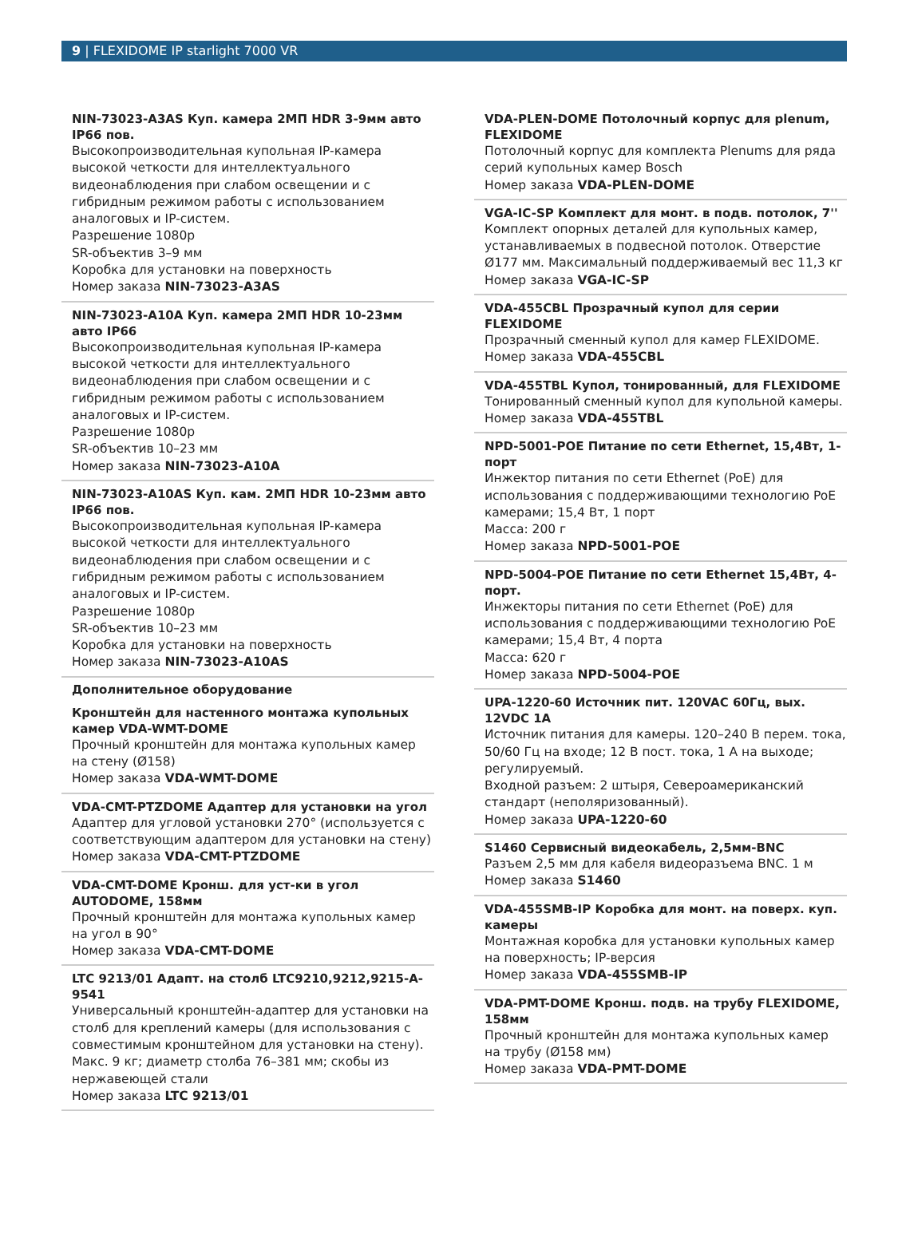9 | FLEXIDOME IP starlight 7000 VR
NIN-73023-A3AS Куп. камера 2МП HDR 3-9мм авто IP66 пов.
Высокопроизводительная купольная IP-камера высокой четкости для интеллектуального видеонаблюдения при слабом освещении и с гибридным режимом работы с использованием аналоговых и IP-систем.
Разрешение 1080p
SR-объектив 3–9 мм
Коробка для установки на поверхность
Номер заказа NIN-73023-A3AS
NIN-73023-A10A Куп. камера 2МП HDR 10-23мм авто IP66
Высокопроизводительная купольная IP-камера высокой четкости для интеллектуального видеонаблюдения при слабом освещении и с гибридным режимом работы с использованием аналоговых и IP-систем.
Разрешение 1080p
SR-объектив 10–23 мм
Номер заказа NIN-73023-A10A
NIN-73023-A10AS Куп. кам. 2МП HDR 10-23мм авто IP66 пов.
Высокопроизводительная купольная IP-камера высокой четкости для интеллектуального видеонаблюдения при слабом освещении и с гибридным режимом работы с использованием аналоговых и IP-систем.
Разрешение 1080p
SR-объектив 10–23 мм
Коробка для установки на поверхность
Номер заказа NIN-73023-A10AS
Дополнительное оборудование
Кронштейн для настенного монтажа купольных камер VDA-WMT-DOME
Прочный кронштейн для монтажа купольных камер на стену (Ø158)
Номер заказа VDA-WMT-DOME
VDA-CMT-PTZDOME Адаптер для установки на угол
Адаптер для угловой установки 270° (используется с соответствующим адаптером для установки на стену)
Номер заказа VDA-CMT-PTZDOME
VDA-CMT-DOME Кронш. для уст-ки в угол AUTODOME, 158мм
Прочный кронштейн для монтажа купольных камер на угол в 90°
Номер заказа VDA-CMT-DOME
LTC 9213/01 Адапт. на столб LTC9210,9212,9215-A-9541
Универсальный кронштейн-адаптер для установки на столб для креплений камеры (для использования с совместимым кронштейном для установки на стену). Макс. 9 кг; диаметр столба 76–381 мм; скобы из нержавеющей стали
Номер заказа LTC 9213/01
VDA-PLEN-DOME Потолочный корпус для plenum, FLEXIDOME
Потолочный корпус для комплекта Plenums для ряда серий купольных камер Bosch
Номер заказа VDA-PLEN-DOME
VGA-IC-SP Комплект для монт. в подв. потолок, 7''
Комплект опорных деталей для купольных камер, устанавливаемых в подвесной потолок. Отверстие Ø177 мм. Максимальный поддерживаемый вес 11,3 кг
Номер заказа VGA-IC-SP
VDA-455CBL Прозрачный купол для серии FLEXIDOME
Прозрачный сменный купол для камер FLEXIDOME.
Номер заказа VDA-455CBL
VDA-455TBL Купол, тонированный, для FLEXIDOME
Тонированный сменный купол для купольной камеры.
Номер заказа VDA-455TBL
NPD-5001-POE Питание по сети Ethernet, 15,4Вт, 1-порт
Инжектор питания по сети Ethernet (PoE) для использования с поддерживающими технологию PoE камерами; 15,4 Вт, 1 порт
Масса: 200 г
Номер заказа NPD-5001-POE
NPD-5004-POE Питание по сети Ethernet 15,4Вт, 4-порт.
Инжекторы питания по сети Ethernet (PoE) для использования с поддерживающими технологию PoE камерами; 15,4 Вт, 4 порта
Масса: 620 г
Номер заказа NPD-5004-POE
UPA-1220-60 Источник пит. 120VAC 60Гц, вых. 12VDC 1A
Источник питания для камеры. 120–240 В перем. тока, 50/60 Гц на входе; 12 В пост. тока, 1 А на выходе; регулируемый.
Входной разъем: 2 штыря, Североамериканский стандарт (неполяризованный).
Номер заказа UPA-1220-60
S1460 Сервисный видеокабель, 2,5мм-BNC
Разъем 2,5 мм для кабеля видеоразъема BNC. 1 м
Номер заказа S1460
VDA-455SMB-IP Коробка для монт. на поверх. куп. камеры
Монтажная коробка для установки купольных камер на поверхность; IP-версия
Номер заказа VDA-455SMB-IP
VDA-PMT-DOME Кронш. подв. на трубу FLEXIDOME, 158мм
Прочный кронштейн для монтажа купольных камер на трубу (Ø158 мм)
Номер заказа VDA-PMT-DOME